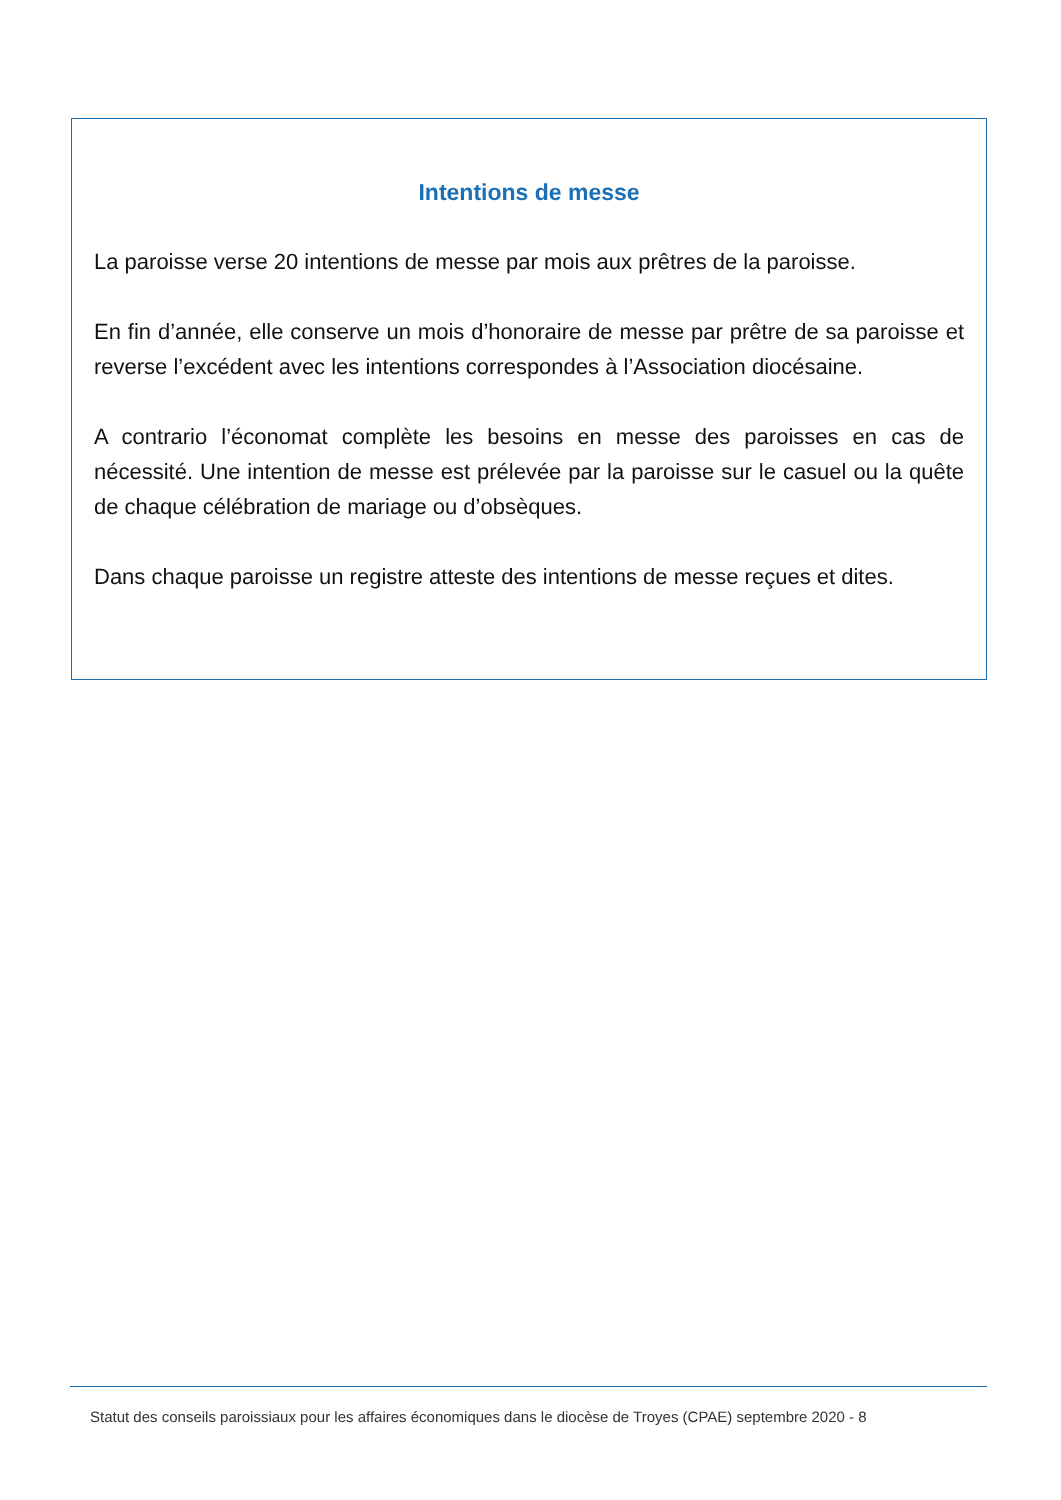Intentions de messe
La paroisse verse 20 intentions de messe par mois aux prêtres de la paroisse.
En fin d’année, elle conserve un mois d’honoraire de messe par prêtre de sa paroisse et reverse l’excédent avec les intentions correspondes à l’Association diocésaine.
A contrario l’économat complète les besoins en messe des paroisses en cas de nécessité. Une intention de messe est prélevée par la paroisse sur le casuel ou la quête de chaque célébration de mariage ou d’obsèques.
Dans chaque paroisse un registre atteste des intentions de messe reçues et dites.
Statut des conseils paroissiaux pour les affaires économiques dans le diocèse de Troyes (CPAE) septembre 2020 - 8